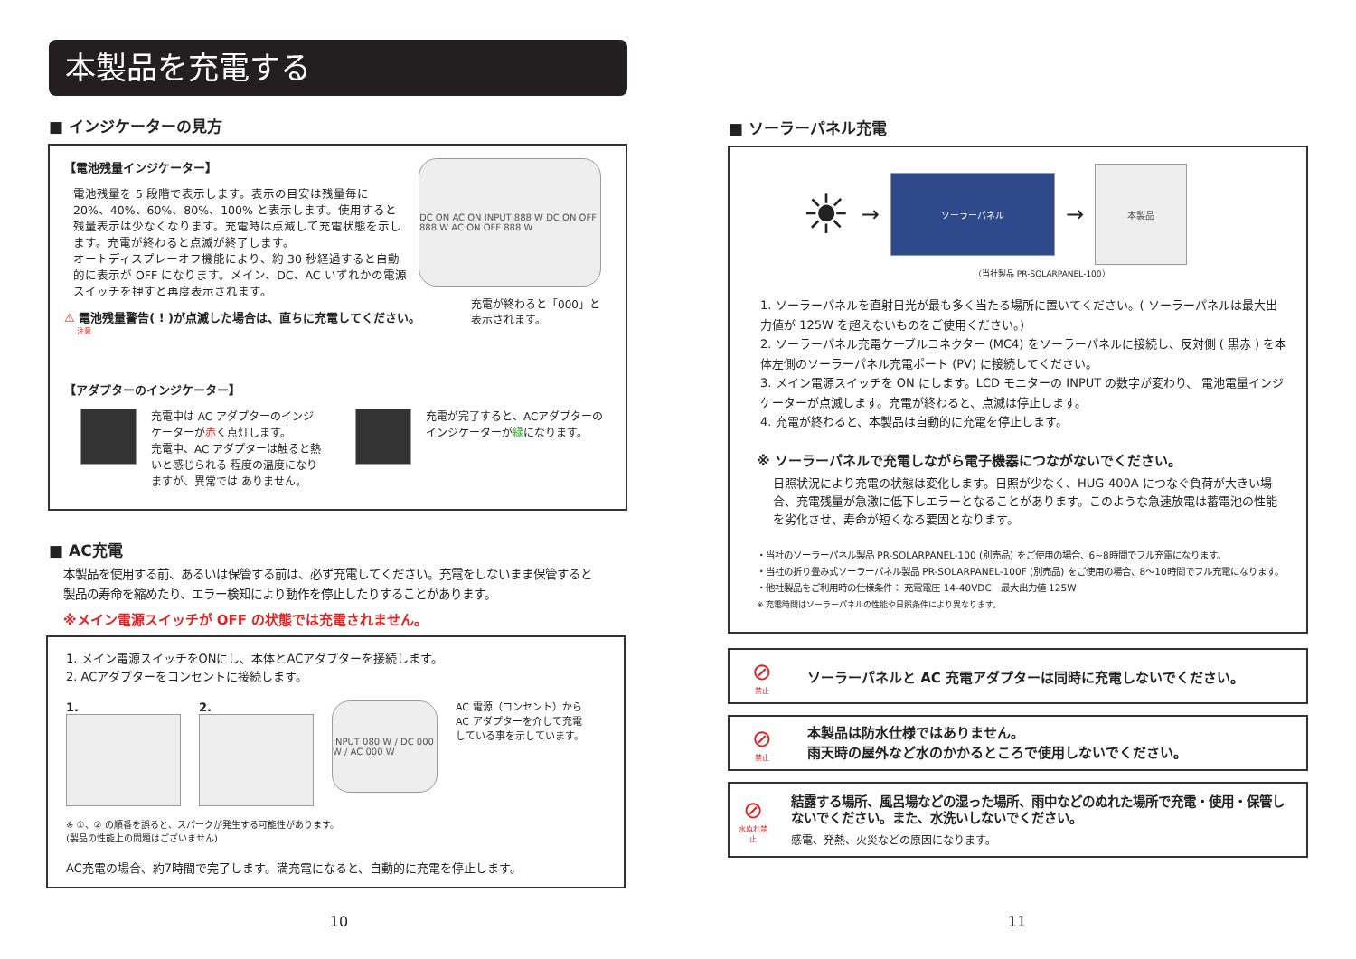本製品を充電する
■ インジケーターの見方
【電池残量インジケーター】
電池残量を 5 段階で表示します。表示の目安は残量毎に 20%、40%、60%、80%、100% と表示します。使用すると残量表示は少なくなります。充電時は点滅して充電状態を示します。充電が終わると点滅が終了します。
オートディスプレーオフ機能により、約 30 秒経過すると自動的に表示が OFF になります。メイン、DC、AC いずれかの電源スイッチを押すと再度表示されます。
DC ON AC ON INPUT 888 W DC ON OFF 888 W AC ON OFF 888 W
充電が終わると「000」と
表示されます。
⚠ 電池残量警告( ! )が点滅した場合は、直ちに充電してください。
注意
【アダプターのインジケーター】
充電中は AC アダプターのインジケーターが赤く点灯します。
充電中、AC アダプターは触ると熱いと感じられる 程度の温度になりますが、異常では ありません。
充電が完了すると、ACアダプターの
インジケーターが緑になります。
■ AC充電
本製品を使用する前、あるいは保管する前は、必ず充電してください。充電をしないまま保管すると
製品の寿命を縮めたり、エラー検知により動作を停止したりすることがあります。
※メイン電源スイッチが OFF の状態では充電されません。
1. メイン電源スイッチをONにし、本体とACアダプターを接続します。
2. ACアダプターをコンセントに接続します。
1. 2.
INPUT 080 W / DC 000 W / AC 000 W
AC 電源（コンセント）から AC アダプターを介して充電している事を示しています。
※ ①、② の順番を誤ると、スパークが発生する可能性があります。
(製品の性能上の問題はございません)
AC充電の場合、約7時間で完了します。満充電になると、自動的に充電を停止します。
10
■ ソーラーパネル充電
☀
→
ソーラーパネル
→
本製品
（当社製品 PR-SOLARPANEL-100）
1. ソーラーパネルを直射日光が最も多く当たる場所に置いてください。( ソーラーパネルは最大出力値が 125W を超えないものをご使用ください。)
2. ソーラーパネル充電ケーブルコネクター (MC4) をソーラーパネルに接続し、反対側 ( 黒赤 ) を本体左側のソーラーパネル充電ポート (PV) に接続してください。
3. メイン電源スイッチを ON にします。LCD モニターの INPUT の数字が変わり、 電池電量インジケーターが点滅します。充電が終わると、点滅は停止します。
4. 充電が終わると、本製品は自動的に充電を停止します。
※ ソーラーパネルで充電しながら電子機器につながないでください。
日照状況により充電の状態は変化します。日照が少なく、HUG-400A につなぐ負荷が大きい場合、充電残量が急激に低下しエラーとなることがあります。このような急速放電は蓄電池の性能を劣化させ、寿命が短くなる要因となります。
・当社のソーラーパネル製品 PR-SOLARPANEL-100 (別売品) をご使用の場合、6~8時間でフル充電になります。
・当社の折り畳み式ソーラーパネル製品 PR-SOLARPANEL-100F (別売品) をご使用の場合、8〜10時間でフル充電になります。
・他社製品をご利用時の仕様条件： 充電電圧 14-40VDC　最大出力値 125W
※ 充電時間はソーラーパネルの性能や日照条件により異なります。
⊘
禁止
ソーラーパネルと AC 充電アダプターは同時に充電しないでください。
⊘
禁止
本製品は防水仕様ではありません。
雨天時の屋外など水のかかるところで使用しないでください。
⊘
水ぬれ禁止
結露する場所、風呂場などの湿った場所、雨中などのぬれた場所で充電・使用・保管しないでください。また、水洗いしないでください。
感電、発熱、火災などの原因になります。
11